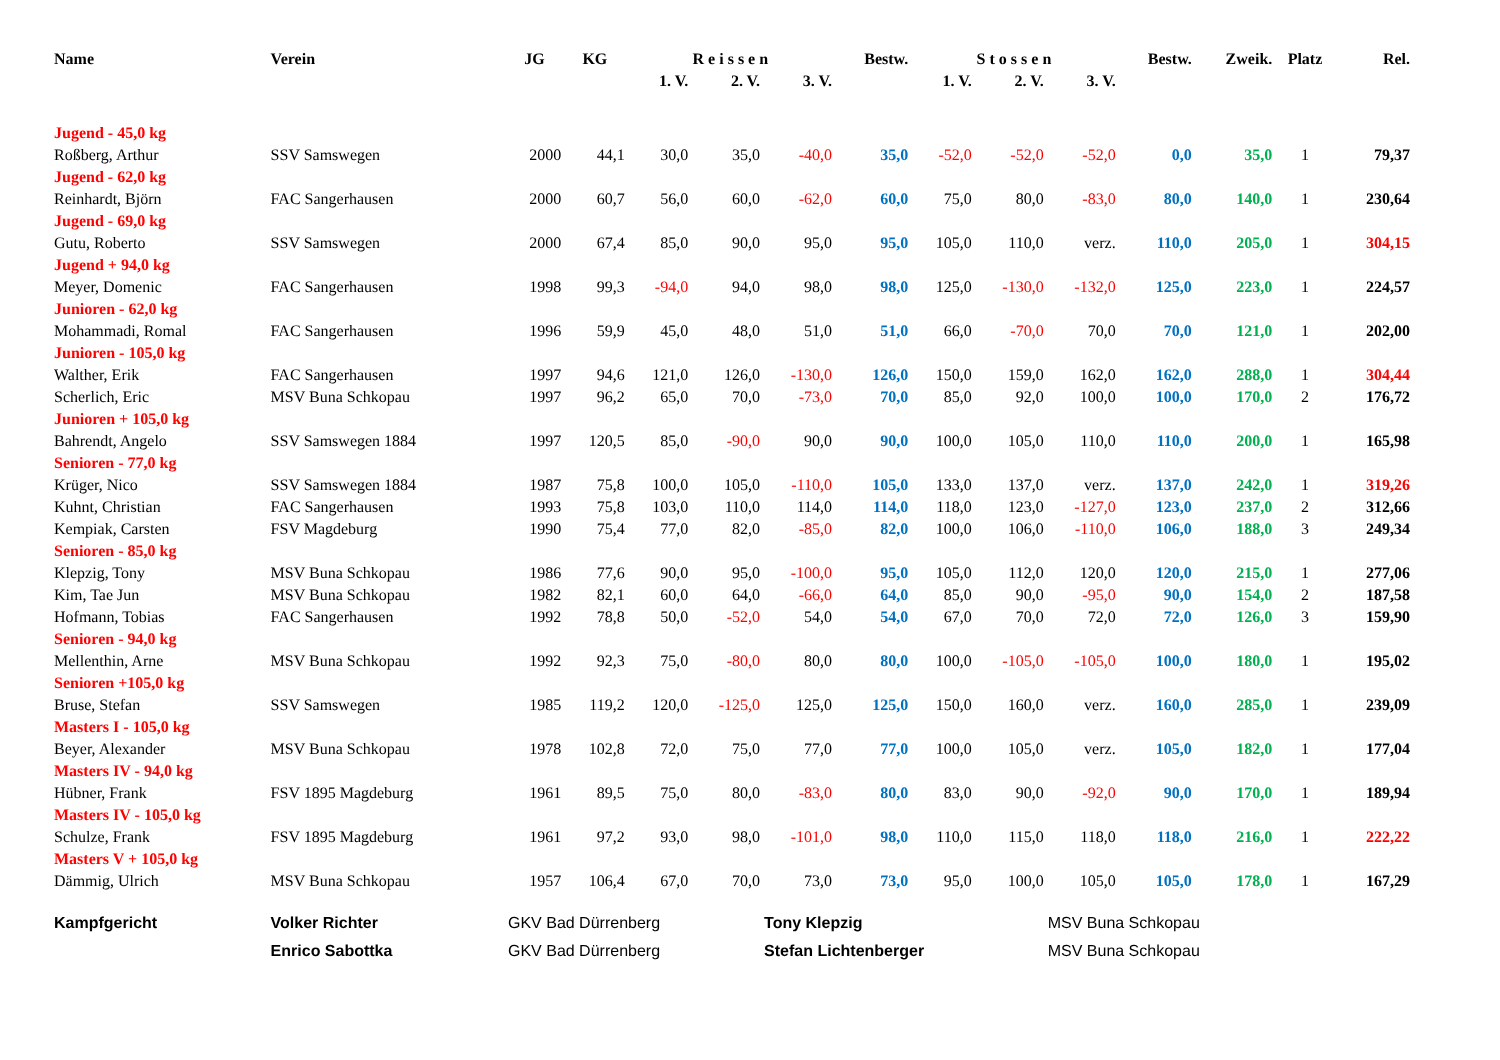| Name | Verein | JG | KG | R e i s s e n | | | Bestw. | S t o s s e n | | | Bestw. | Zweik. | Platz | Rel. |
| --- | --- | --- | --- | --- | --- | --- | --- | --- | --- | --- | --- | --- | --- | --- |
| | | | | 1. V. | 2. V. | 3. V. | | 1. V. | 2. V. | 3. V. | | | | |
| Jugend - 45,0 kg | | | | | | | | | | | | | | |
| Roßberg, Arthur | SSV Samswegen | 2000 | 44,1 | 30,0 | 35,0 | -40,0 | 35,0 | -52,0 | -52,0 | -52,0 | 0,0 | 35,0 | 1 | 79,37 |
| Jugend - 62,0 kg | | | | | | | | | | | | | | |
| Reinhardt, Björn | FAC Sangerhausen | 2000 | 60,7 | 56,0 | 60,0 | -62,0 | 60,0 | 75,0 | 80,0 | -83,0 | 80,0 | 140,0 | 1 | 230,64 |
| Jugend - 69,0 kg | | | | | | | | | | | | | | |
| Gutu, Roberto | SSV Samswegen | 2000 | 67,4 | 85,0 | 90,0 | 95,0 | 95,0 | 105,0 | 110,0 | verz. | 110,0 | 205,0 | 1 | 304,15 |
| Jugend + 94,0 kg | | | | | | | | | | | | | | |
| Meyer, Domenic | FAC Sangerhausen | 1998 | 99,3 | -94,0 | 94,0 | 98,0 | 98,0 | 125,0 | -130,0 | -132,0 | 125,0 | 223,0 | 1 | 224,57 |
| Junioren - 62,0 kg | | | | | | | | | | | | | | |
| Mohammadi, Romal | FAC Sangerhausen | 1996 | 59,9 | 45,0 | 48,0 | 51,0 | 51,0 | 66,0 | -70,0 | 70,0 | 70,0 | 121,0 | 1 | 202,00 |
| Junioren - 105,0 kg | | | | | | | | | | | | | | |
| Walther, Erik | FAC Sangerhausen | 1997 | 94,6 | 121,0 | 126,0 | -130,0 | 126,0 | 150,0 | 159,0 | 162,0 | 162,0 | 288,0 | 1 | 304,44 |
| Scherlich, Eric | MSV Buna Schkopau | 1997 | 96,2 | 65,0 | 70,0 | -73,0 | 70,0 | 85,0 | 92,0 | 100,0 | 100,0 | 170,0 | 2 | 176,72 |
| Junioren + 105,0 kg | | | | | | | | | | | | | | |
| Bahrendt, Angelo | SSV Samswegen 1884 | 1997 | 120,5 | 85,0 | -90,0 | 90,0 | 90,0 | 100,0 | 105,0 | 110,0 | 110,0 | 200,0 | 1 | 165,98 |
| Senioren - 77,0 kg | | | | | | | | | | | | | | |
| Krüger, Nico | SSV Samswegen 1884 | 1987 | 75,8 | 100,0 | 105,0 | -110,0 | 105,0 | 133,0 | 137,0 | verz. | 137,0 | 242,0 | 1 | 319,26 |
| Kuhnt, Christian | FAC Sangerhausen | 1993 | 75,8 | 103,0 | 110,0 | 114,0 | 114,0 | 118,0 | 123,0 | -127,0 | 123,0 | 237,0 | 2 | 312,66 |
| Kempiak, Carsten | FSV Magdeburg | 1990 | 75,4 | 77,0 | 82,0 | -85,0 | 82,0 | 100,0 | 106,0 | -110,0 | 106,0 | 188,0 | 3 | 249,34 |
| Senioren - 85,0 kg | | | | | | | | | | | | | | |
| Klepzig, Tony | MSV Buna Schkopau | 1986 | 77,6 | 90,0 | 95,0 | -100,0 | 95,0 | 105,0 | 112,0 | 120,0 | 120,0 | 215,0 | 1 | 277,06 |
| Kim, Tae Jun | MSV Buna Schkopau | 1982 | 82,1 | 60,0 | 64,0 | -66,0 | 64,0 | 85,0 | 90,0 | -95,0 | 90,0 | 154,0 | 2 | 187,58 |
| Hofmann, Tobias | FAC Sangerhausen | 1992 | 78,8 | 50,0 | -52,0 | 54,0 | 54,0 | 67,0 | 70,0 | 72,0 | 72,0 | 126,0 | 3 | 159,90 |
| Senioren - 94,0 kg | | | | | | | | | | | | | | |
| Mellenthin, Arne | MSV Buna Schkopau | 1992 | 92,3 | 75,0 | -80,0 | 80,0 | 80,0 | 100,0 | -105,0 | -105,0 | 100,0 | 180,0 | 1 | 195,02 |
| Senioren +105,0 kg | | | | | | | | | | | | | | |
| Bruse, Stefan | SSV Samswegen | 1985 | 119,2 | 120,0 | -125,0 | 125,0 | 125,0 | 150,0 | 160,0 | verz. | 160,0 | 285,0 | 1 | 239,09 |
| Masters I - 105,0 kg | | | | | | | | | | | | | | |
| Beyer, Alexander | MSV Buna Schkopau | 1978 | 102,8 | 72,0 | 75,0 | 77,0 | 77,0 | 100,0 | 105,0 | verz. | 105,0 | 182,0 | 1 | 177,04 |
| Masters IV - 94,0 kg | | | | | | | | | | | | | | |
| Hübner, Frank | FSV 1895 Magdeburg | 1961 | 89,5 | 75,0 | 80,0 | -83,0 | 80,0 | 83,0 | 90,0 | -92,0 | 90,0 | 170,0 | 1 | 189,94 |
| Masters IV - 105,0 kg | | | | | | | | | | | | | | |
| Schulze, Frank | FSV 1895 Magdeburg | 1961 | 97,2 | 93,0 | 98,0 | -101,0 | 98,0 | 110,0 | 115,0 | 118,0 | 118,0 | 216,0 | 1 | 222,22 |
| Masters V + 105,0 kg | | | | | | | | | | | | | | |
| Dämmig, Ulrich | MSV Buna Schkopau | 1957 | 106,4 | 67,0 | 70,0 | 73,0 | 73,0 | 95,0 | 100,0 | 105,0 | 105,0 | 178,0 | 1 | 167,29 |
| Kampfgericht | Volker Richter | GKV Bad Dürrenberg | | | | Tony Klepzig | | | | MSV Buna Schkopau | | | | |
| | Enrico Sabottka | GKV Bad Dürrenberg | | | | Stefan Lichtenberger | | | | MSV Buna Schkopau | | | | |